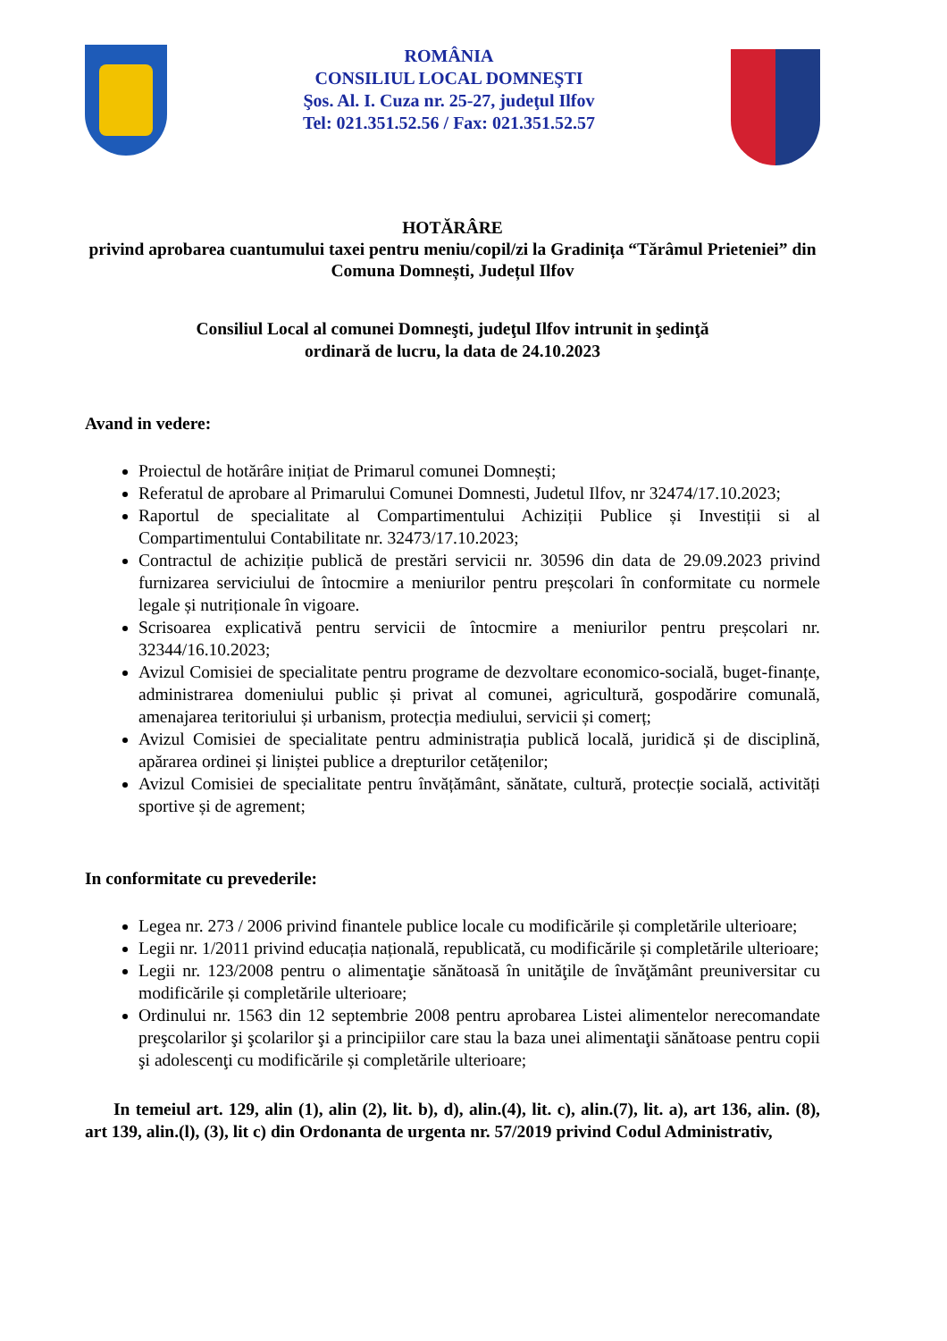ROMÂNIA
CONSILIUL LOCAL DOMNEŞTI
Şos. Al. I. Cuza nr. 25-27, judeţul Ilfov
Tel: 021.351.52.56 / Fax: 021.351.52.57
HOTĂRÂRE
privind aprobarea cuantumului taxei pentru meniu/copil/zi la Gradinița “Tărâmul Prieteniei” din Comuna Domnești, Județul Ilfov
Consiliul Local al comunei Domneşti, judeţul Ilfov intrunit in şedinţă
ordinară de lucru, la data de 24.10.2023
Avand in vedere:
Proiectul de hotărâre inițiat de Primarul comunei Domnești;
Referatul de aprobare al Primarului Comunei Domnesti, Judetul Ilfov, nr 32474/17.10.2023;
Raportul de specialitate al Compartimentului Achiziții Publice și Investiții si al Compartimentului Contabilitate nr. 32473/17.10.2023;
Contractul de achiziție publică de prestări servicii nr. 30596 din data de 29.09.2023 privind furnizarea serviciului de întocmire a meniurilor pentru preșcolari în conformitate cu normele legale și nutriționale în vigoare.
Scrisoarea explicativă pentru servicii de întocmire a meniurilor pentru preșcolari nr. 32344/16.10.2023;
Avizul Comisiei de specialitate pentru programe de dezvoltare economico-socială, buget-finanțe, administrarea domeniului public și privat al comunei, agricultură, gospodărire comunală, amenajarea teritoriului și urbanism, protecția mediului, servicii și comerț;
Avizul Comisiei de specialitate pentru administrația publică locală, juridică și de disciplină, apărarea ordinei și liniștei publice a drepturilor cetățenilor;
Avizul Comisiei de specialitate pentru învățământ, sănătate, cultură, protecție socială, activități sportive și de agrement;
In conformitate cu prevederile:
Legea nr. 273 / 2006 privind finantele publice locale cu modificările și completările ulterioare;
Legii nr. 1/2011 privind educația națională, republicată, cu modificările și completările ulterioare;
Legii nr. 123/2008 pentru o alimentaţie sănătoasă în unităţile de învăţământ preuniversitar cu modificările și completările ulterioare;
Ordinului nr. 1563 din 12 septembrie 2008 pentru aprobarea Listei alimentelor nerecomandate preşcolarilor şi şcolarilor şi a principiilor care stau la baza unei alimentaţii sănătoase pentru copii şi adolescenţi cu modificările și completările ulterioare;
In temeiul art. 129, alin (1), alin (2), lit. b), d), alin.(4), lit. c), alin.(7), lit. a), art 136, alin. (8), art 139, alin.(l), (3), lit c) din Ordonanta de urgenta nr. 57/2019 privind Codul Administrativ,